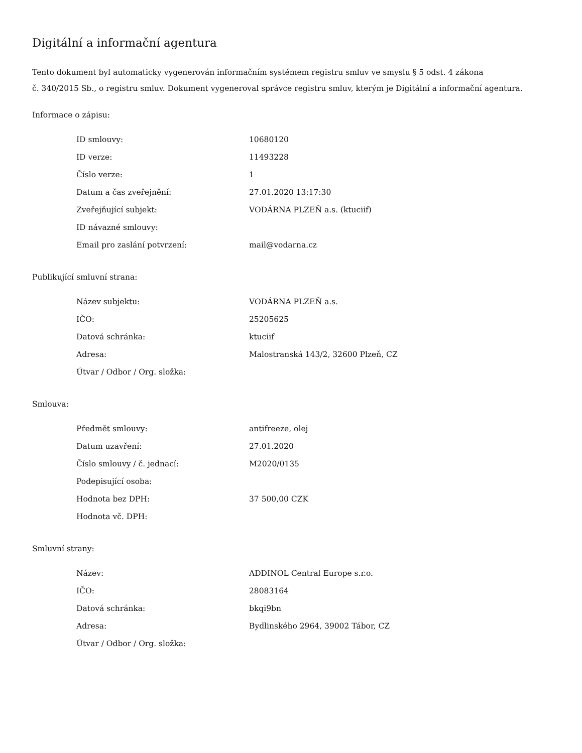Digitální a informační agentura
Tento dokument byl automaticky vygenerován informačním systémem registru smluv ve smyslu § 5 odst. 4 zákona
č. 340/2015 Sb., o registru smluv. Dokument vygeneroval správce registru smluv, kterým je Digitální a informační agentura.
Informace o zápisu:
| ID smlouvy: | 10680120 |
| ID verze: | 11493228 |
| Číslo verze: | 1 |
| Datum a čas zveřejnění: | 27.01.2020 13:17:30 |
| Zveřejňující subjekt: | VODÁRNA PLZEŇ a.s. (ktuciif) |
| ID návazné smlouvy: | |
| Email pro zaslání potvrzení: | mail@vodarna.cz |
Publikující smluvní strana:
| Název subjektu: | VODÁRNA PLZEŇ a.s. |
| IČO: | 25205625 |
| Datová schránka: | ktuciif |
| Adresa: | Malostranská 143/2, 32600 Plzeň, CZ |
| Útvar / Odbor / Org. složka: | |
Smlouva:
| Předmět smlouvy: | antifreeze, olej |
| Datum uzavření: | 27.01.2020 |
| Číslo smlouvy / č. jednací: | M2020/0135 |
| Podepisující osoba: | |
| Hodnota bez DPH: | 37 500,00 CZK |
| Hodnota vč. DPH: | |
Smluvní strany:
| Název: | ADDINOL Central Europe s.r.o. |
| IČO: | 28083164 |
| Datová schránka: | bkqi9bn |
| Adresa: | Bydlinského 2964, 39002 Tábor, CZ |
| Útvar / Odbor / Org. složka: | |